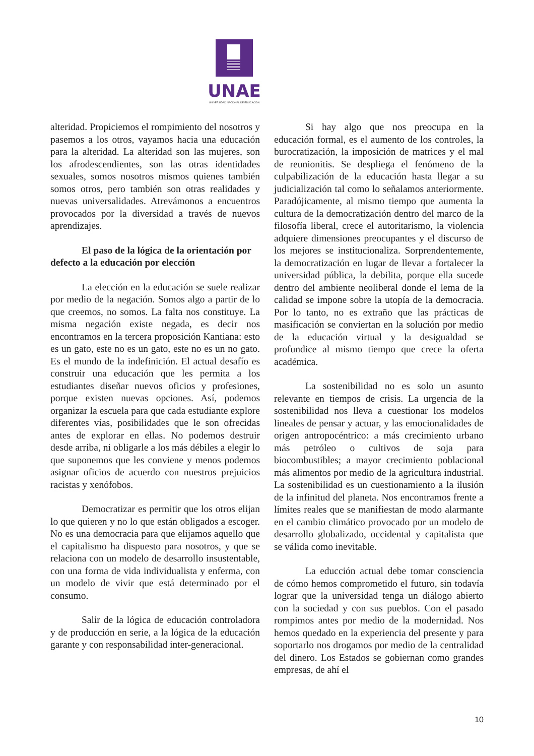UNAE
UNIVERSIDAD NACIONAL DE EDUCACIÓN
alteridad. Propiciemos el rompimiento del nosotros y pasemos a los otros, vayamos hacia una educación para la alteridad. La alteridad son las mujeres, son los afrodescendientes, son las otras identidades sexuales, somos nosotros mismos quienes también somos otros, pero también son otras realidades y nuevas universalidades. Atrevámonos a encuentros provocados por la diversidad a través de nuevos aprendizajes.
El paso de la lógica de la orientación por defecto a la educación por elección
La elección en la educación se suele realizar por medio de la negación. Somos algo a partir de lo que creemos, no somos. La falta nos constituye. La misma negación existe negada, es decir nos encontramos en la tercera proposición Kantiana: esto es un gato, este no es un gato, este no es un no gato. Es el mundo de la indefinición. El actual desafío es construir una educación que les permita a los estudiantes diseñar nuevos oficios y profesiones, porque existen nuevas opciones. Así, podemos organizar la escuela para que cada estudiante explore diferentes vías, posibilidades que le son ofrecidas antes de explorar en ellas. No podemos destruir desde arriba, ni obligarle a los más débiles a elegir lo que suponemos que les conviene y menos podemos asignar oficios de acuerdo con nuestros prejuicios racistas y xenófobos.
Democratizar es permitir que los otros elijan lo que quieren y no lo que están obligados a escoger. No es una democracia para que elijamos aquello que el capitalismo ha dispuesto para nosotros, y que se relaciona con un modelo de desarrollo insustentable, con una forma de vida individualista y enferma, con un modelo de vivir que está determinado por el consumo.
Salir de la lógica de educación controladora y de producción en serie, a la lógica de la educación garante y con responsabilidad inter-generacional.
Si hay algo que nos preocupa en la educación formal, es el aumento de los controles, la burocratización, la imposición de matrices y el mal de reunionitis. Se despliega el fenómeno de la culpabilización de la educación hasta llegar a su judicialización tal como lo señalamos anteriormente. Paradójicamente, al mismo tiempo que aumenta la cultura de la democratización dentro del marco de la filosofía liberal, crece el autoritarismo, la violencia adquiere dimensiones preocupantes y el discurso de los mejores se institucionaliza. Sorprendentemente, la democratización en lugar de llevar a fortalecer la universidad pública, la debilita, porque ella sucede dentro del ambiente neoliberal donde el lema de la calidad se impone sobre la utopía de la democracia. Por lo tanto, no es extraño que las prácticas de masificación se conviertan en la solución por medio de la educación virtual y la desigualdad se profundice al mismo tiempo que crece la oferta académica.
La sostenibilidad no es solo un asunto relevante en tiempos de crisis. La urgencia de la sostenibilidad nos lleva a cuestionar los modelos lineales de pensar y actuar, y las emocionalidades de origen antropocéntrico: a más crecimiento urbano más petróleo o cultivos de soja para biocombustibles; a mayor crecimiento poblacional más alimentos por medio de la agricultura industrial. La sostenibilidad es un cuestionamiento a la ilusión de la infinitud del planeta. Nos encontramos frente a límites reales que se manifiestan de modo alarmante en el cambio climático provocado por un modelo de desarrollo globalizado, occidental y capitalista que se válida como inevitable.
La educción actual debe tomar consciencia de cómo hemos comprometido el futuro, sin todavía lograr que la universidad tenga un diálogo abierto con la sociedad y con sus pueblos. Con el pasado rompimos antes por medio de la modernidad. Nos hemos quedado en la experiencia del presente y para soportarlo nos drogamos por medio de la centralidad del dinero. Los Estados se gobiernan como grandes empresas, de ahí el
10